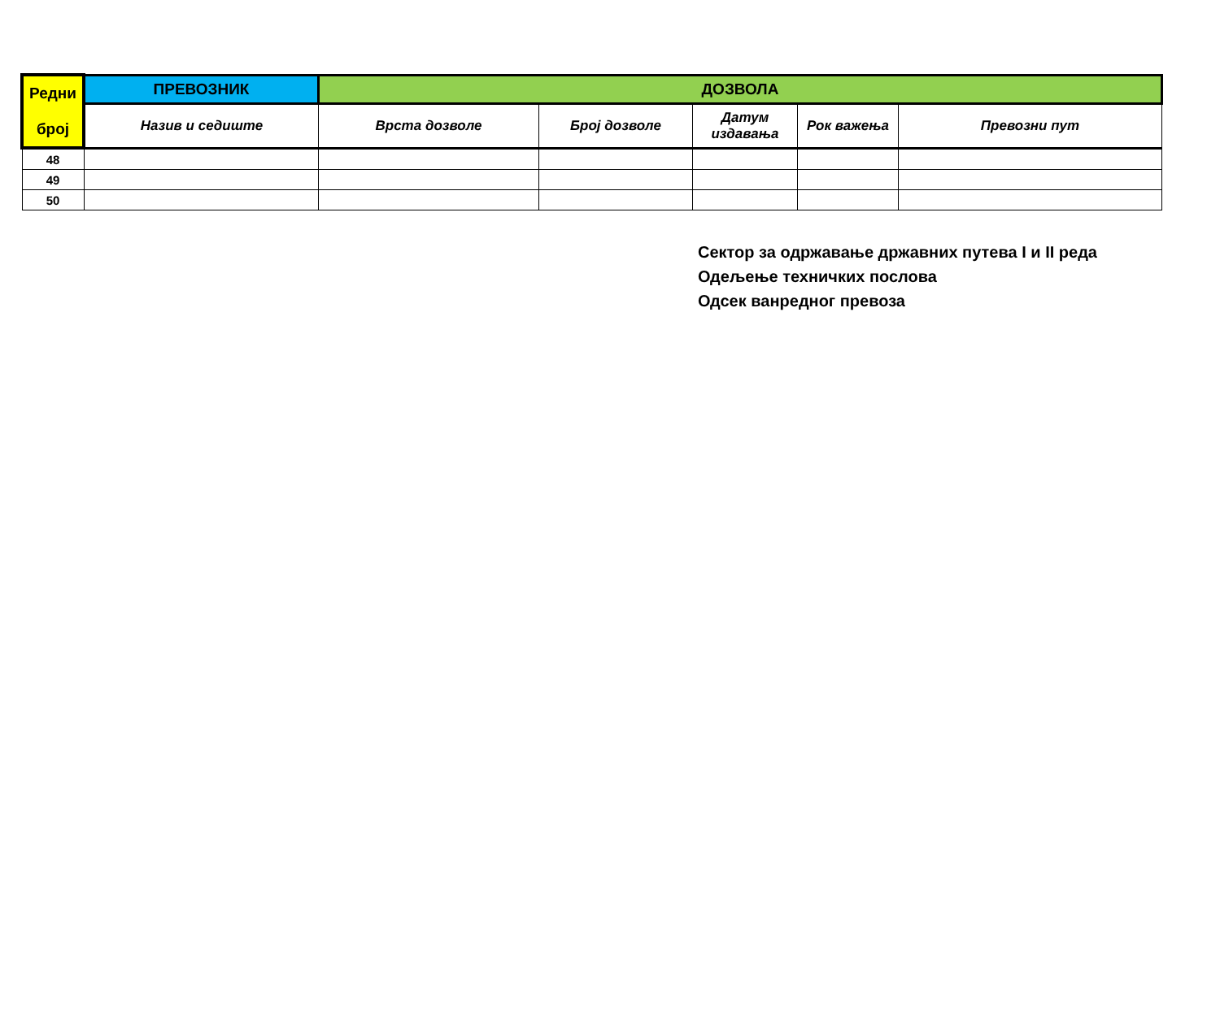| Редни број | ПРЕВОЗНИК | ДОЗВОЛА | | | | |
| --- | --- | --- | --- | --- | --- | --- |
| | Назив и седиште | Врста дозволе | Број дозволе | Датум издавања | Рок важења | Превозни пут |
| 48 | | | | | | |
| 49 | | | | | | |
| 50 | | | | | | |
Сектор за одржавање државних путева I и II реда
Одељење техничких послова
Одсек ванредног превоза